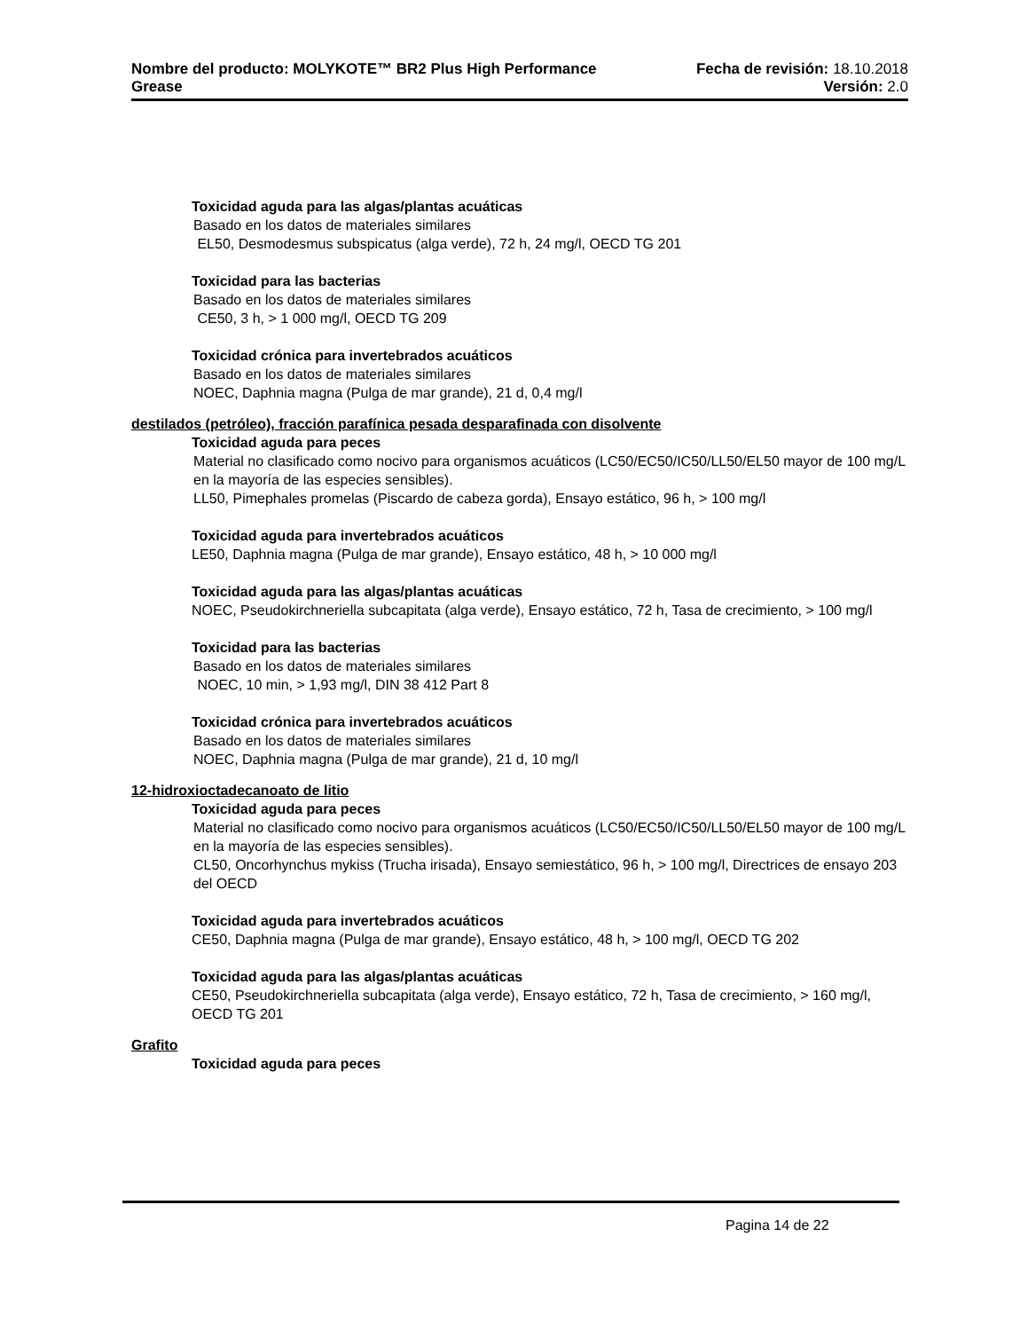Nombre del producto: MOLYKOTE™ BR2 Plus High Performance Fecha de revisión: 18.10.2018
Grease Versión: 2.0
Toxicidad aguda para las algas/plantas acuáticas
Basado en los datos de materiales similares
EL50, Desmodesmus subspicatus (alga verde), 72 h, 24 mg/l, OECD TG 201
Toxicidad para las bacterias
Basado en los datos de materiales similares
CE50, 3 h, > 1 000 mg/l, OECD TG 209
Toxicidad crónica para invertebrados acuáticos
Basado en los datos de materiales similares
NOEC, Daphnia magna (Pulga de mar grande), 21 d, 0,4 mg/l
destilados (petróleo), fracción parafínica pesada desparafinada con disolvente
Toxicidad aguda para peces
Material no clasificado como nocivo para organismos acuáticos (LC50/EC50/IC50/LL50/EL50 mayor de 100 mg/L en la mayoría de las especies sensibles).
LL50, Pimephales promelas (Piscardo de cabeza gorda), Ensayo estático, 96 h, > 100 mg/l
Toxicidad aguda para invertebrados acuáticos
LE50, Daphnia magna (Pulga de mar grande), Ensayo estático, 48 h, > 10 000 mg/l
Toxicidad aguda para las algas/plantas acuáticas
NOEC, Pseudokirchneriella subcapitata (alga verde), Ensayo estático, 72 h, Tasa de crecimiento, > 100 mg/l
Toxicidad para las bacterias
Basado en los datos de materiales similares
NOEC, 10 min, > 1,93 mg/l, DIN 38 412 Part 8
Toxicidad crónica para invertebrados acuáticos
Basado en los datos de materiales similares
NOEC, Daphnia magna (Pulga de mar grande), 21 d, 10 mg/l
12-hidroxioctadecanoato de litio
Toxicidad aguda para peces
Material no clasificado como nocivo para organismos acuáticos (LC50/EC50/IC50/LL50/EL50 mayor de 100 mg/L en la mayoría de las especies sensibles).
CL50, Oncorhynchus mykiss (Trucha irisada), Ensayo semiestático, 96 h, > 100 mg/l, Directrices de ensayo 203 del OECD
Toxicidad aguda para invertebrados acuáticos
CE50, Daphnia magna (Pulga de mar grande), Ensayo estático, 48 h, > 100 mg/l, OECD TG 202
Toxicidad aguda para las algas/plantas acuáticas
CE50, Pseudokirchneriella subcapitata (alga verde), Ensayo estático, 72 h, Tasa de crecimiento, > 160 mg/l, OECD TG 201
Grafito
Toxicidad aguda para peces
Pagina 14 de 22